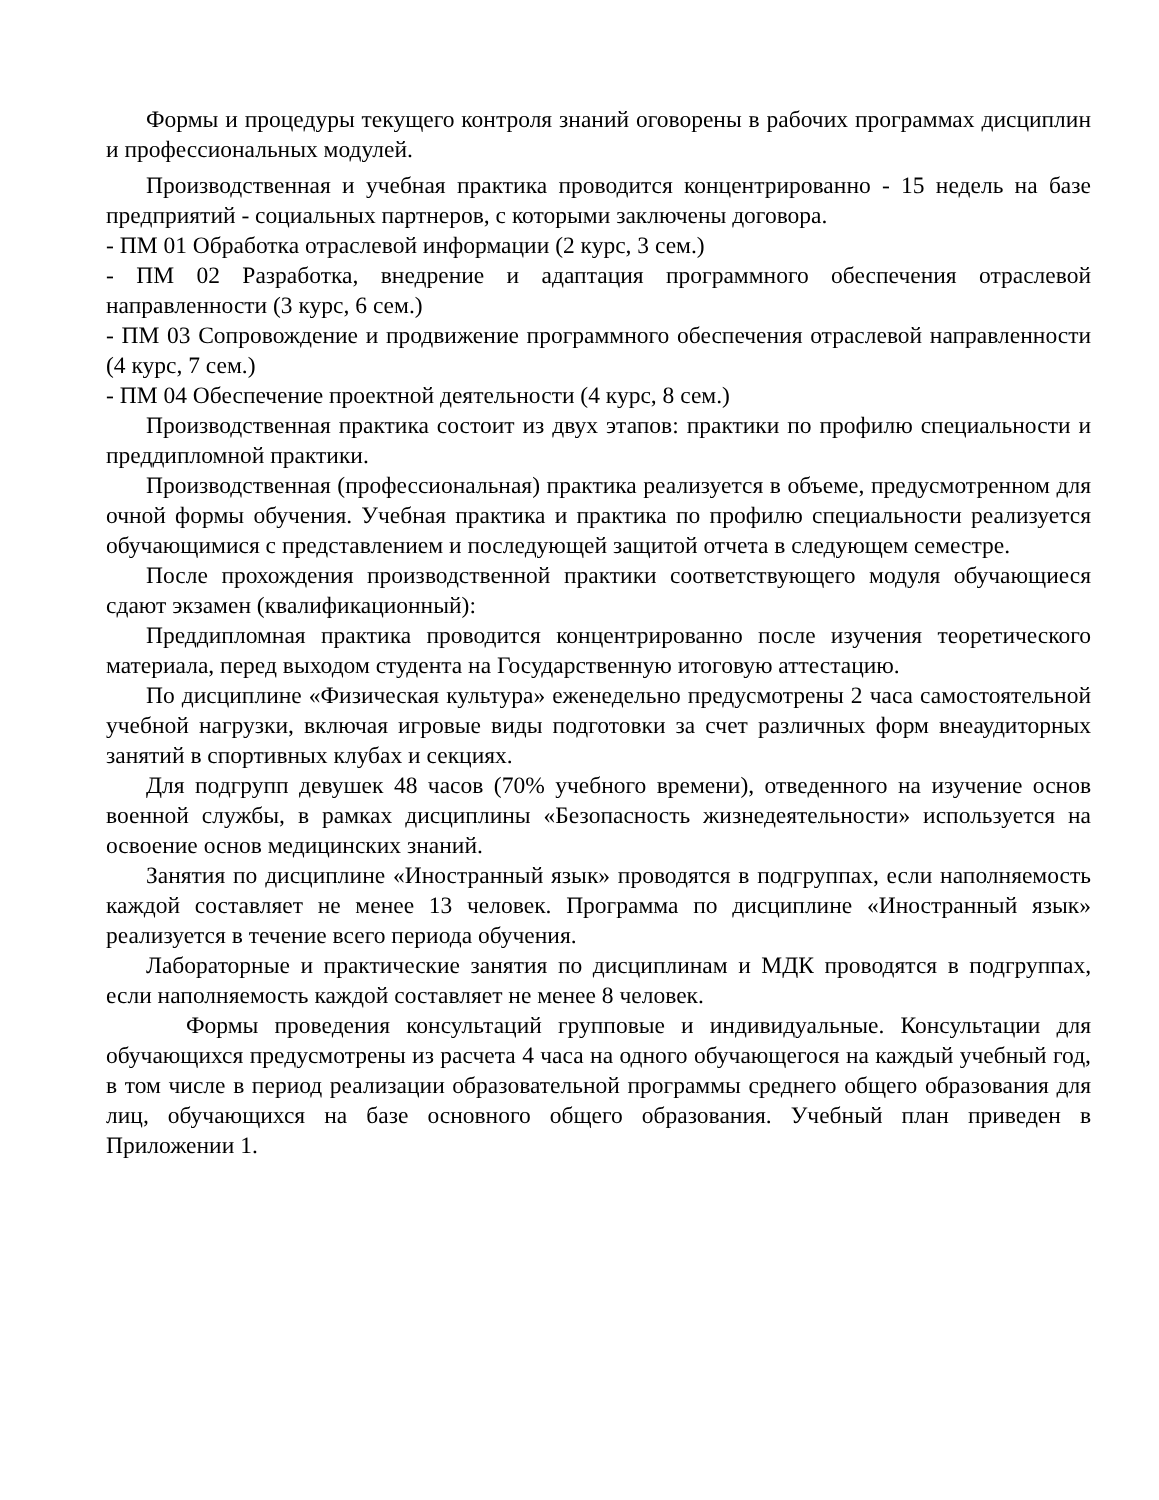Формы и процедуры текущего контроля знаний оговорены в рабочих программах дисциплин и профессиональных модулей.
Производственная и учебная практика проводится концентрированно - 15 недель на базе предприятий - социальных партнеров, с которыми заключены договора.
- ПМ 01 Обработка отраслевой информации (2 курс, 3 сем.)
- ПМ 02 Разработка, внедрение и адаптация программного обеспечения отраслевой направленности (3 курс, 6 сем.)
- ПМ 03 Сопровождение и продвижение программного обеспечения отраслевой направленности (4 курс, 7 сем.)
- ПМ 04 Обеспечение проектной деятельности (4 курс, 8 сем.)
Производственная практика состоит из двух этапов: практики по профилю специальности и преддипломной практики.
Производственная (профессиональная) практика реализуется в объеме, предусмотренном для очной формы обучения. Учебная практика и практика по профилю специальности реализуется обучающимися с представлением и последующей защитой отчета в следующем семестре.
После прохождения производственной практики соответствующего модуля обучающиеся сдают экзамен (квалификационный):
Преддипломная практика проводится концентрированно после изучения теоретического материала, перед выходом студента на Государственную итоговую аттестацию.
По дисциплине «Физическая культура» еженедельно предусмотрены 2 часа самостоятельной учебной нагрузки, включая игровые виды подготовки за счет различных форм внеаудиторных занятий в спортивных клубах и секциях.
Для подгрупп девушек 48 часов (70% учебного времени), отведенного на изучение основ военной службы, в рамках дисциплины «Безопасность жизнедеятельности» используется на освоение основ медицинских знаний.
Занятия по дисциплине «Иностранный язык» проводятся в подгруппах, если наполняемость каждой составляет не менее 13 человек. Программа по дисциплине «Иностранный язык» реализуется в течение всего периода обучения.
Лабораторные и практические занятия по дисциплинам и МДК проводятся в подгруппах, если наполняемость каждой составляет не менее 8 человек.
Формы проведения консультаций групповые и индивидуальные. Консультации для обучающихся предусмотрены из расчета 4 часа на одного обучающегося на каждый учебный год, в том числе в период реализации образовательной программы среднего общего образования для лиц, обучающихся на базе основного общего образования. Учебный план приведен в Приложении 1.